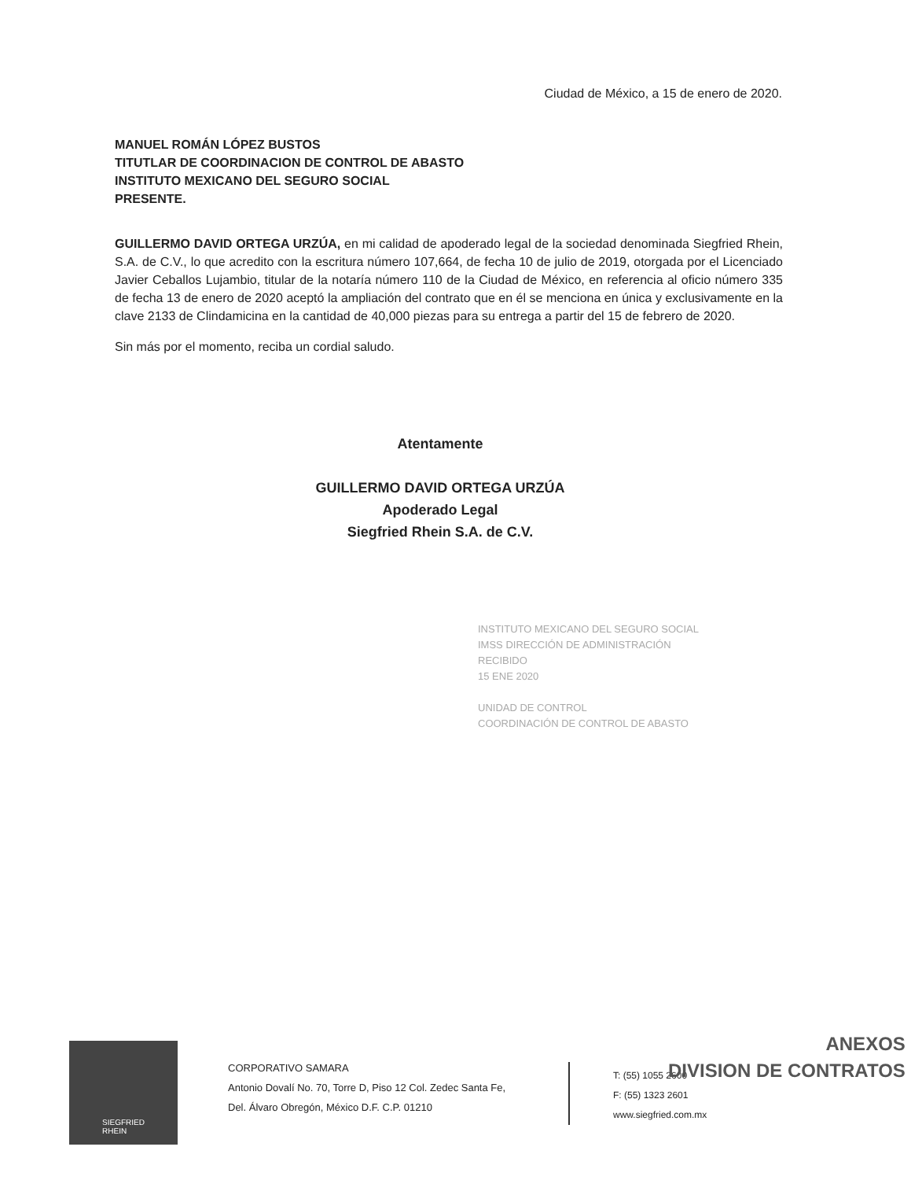Ciudad de México, a 15 de enero de 2020.
MANUEL ROMÁN LÓPEZ BUSTOS
TITUTLAR DE COORDINACION DE CONTROL DE ABASTO
INSTITUTO MEXICANO DEL SEGURO SOCIAL
PRESENTE.
GUILLERMO DAVID ORTEGA URZÚA, en mi calidad de apoderado legal de la sociedad denominada Siegfried Rhein, S.A. de C.V., lo que acredito con la escritura número 107,664, de fecha 10 de julio de 2019, otorgada por el Licenciado Javier Ceballos Lujambio, titular de la notaría número 110 de la Ciudad de México, en referencia al oficio número 335 de fecha 13 de enero de 2020 aceptó la ampliación del contrato que en él se menciona en única y exclusivamente en la clave 2133 de Clindamicina en la cantidad de 40,000 piezas para su entrega a partir del 15 de febrero de 2020.
Sin más por el momento, reciba un cordial saludo.
Atentamente
GUILLERMO DAVID ORTEGA URZÚA
Apoderado Legal
Siegfried Rhein S.A. de C.V.
INSTITUTO MEXICANO DEL SEGURO SOCIAL
IMSS DIRECCIÓN DE ADMINISTRACIÓN
RECIBIDO
15 ENE 2020
UNIDAD DE CONTROL
COORDINACIÓN DE CONTROL DE ABASTO
SIEGFRIED
RHEIN
CORPORATIVO SAMARA
Antonio Dovalí No. 70, Torre D, Piso 12 Col. Zedec Santa Fe,
Del. Álvaro Obregón, México D.F. C.P. 01210
T: (55) 1055 2600
F: (55) 1323 2601
www.siegfried.com.mx
ANEXOS
DIVISION DE CONTRATOS